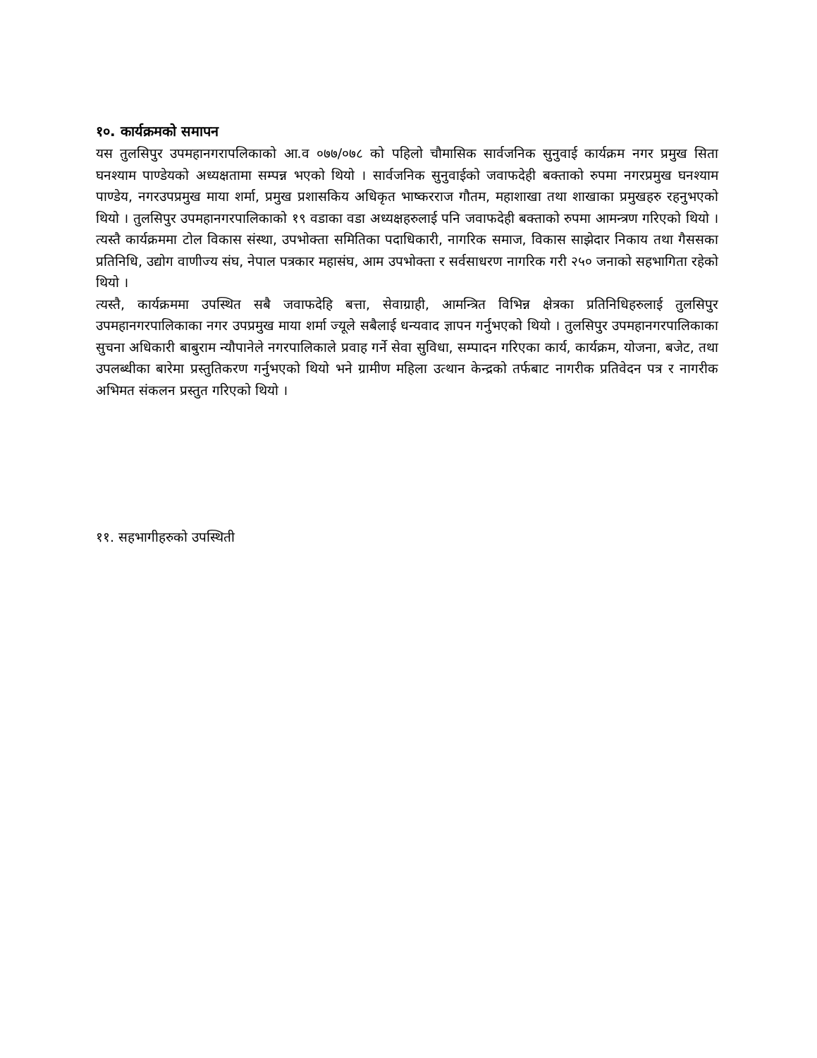१०. कार्यक्रमको समापन
यस तुलसिपुर उपमहानगरापलिकाको आ.व ०७७/०७८ को पहिलो चौमासिक सार्वजनिक सुनुवाई कार्यक्रम नगर प्रमुख सिता घनश्याम पाण्डेयको अध्यक्षतामा सम्पन्न भएको थियो । सार्वजनिक सुनुवाईको जवाफदेही बक्ताको रुपमा नगरप्रमुख घनश्याम पाण्डेय, नगरउपप्रमुख माया शर्मा, प्रमुख प्रशासकिय अधिकृत भाष्करराज गौतम, महाशाखा तथा शाखाका प्रमुखहरु रहनुभएको थियो । तुलसिपुर उपमहानगरपालिकाको १९ वडाका वडा अध्यक्षहरुलाई पनि जवाफदेही बक्ताको रुपमा आमन्त्रण गरिएको थियो । त्यस्तै कार्यक्रममा टोल विकास संस्था, उपभोक्ता समितिका पदाधिकारी, नागरिक समाज, विकास साझेदार निकाय तथा गैससका प्रतिनिधि, उद्योग वाणीज्य संघ, नेपाल पत्रकार महासंघ, आम उपभोक्ता र सर्वसाधरण नागरिक गरी २५० जनाको सहभागिता रहेको थियो ।
त्यस्तै, कार्यक्रममा उपस्थित सबै जवाफदेहि बत्ता, सेवाग्राही, आमन्त्रित विभिन्न क्षेत्रका प्रतिनिधिहरुलाई तुलसिपुर उपमहानगरपालिकाका नगर उपप्रमुख माया शर्मा ज्यूले सबैलाई धन्यवाद ज्ञापन गर्नुभएको थियो । तुलसिपुर उपमहानगरपालिकाका सुचना अधिकारी बाबुराम न्यौपानेले नगरपालिकाले प्रवाह गर्ने सेवा सुविधा, सम्पादन गरिएका कार्य, कार्यक्रम, योजना, बजेट, तथा उपलब्धीका बारेमा प्रस्तुतिकरण गर्नुभएको थियो भने ग्रामीण महिला उत्थान केन्द्रको तर्फबाट नागरीक प्रतिवेदन पत्र र नागरीक अभिमत संकलन प्रस्तुत गरिएको थियो ।
११. सहभागीहरुको उपस्थिती